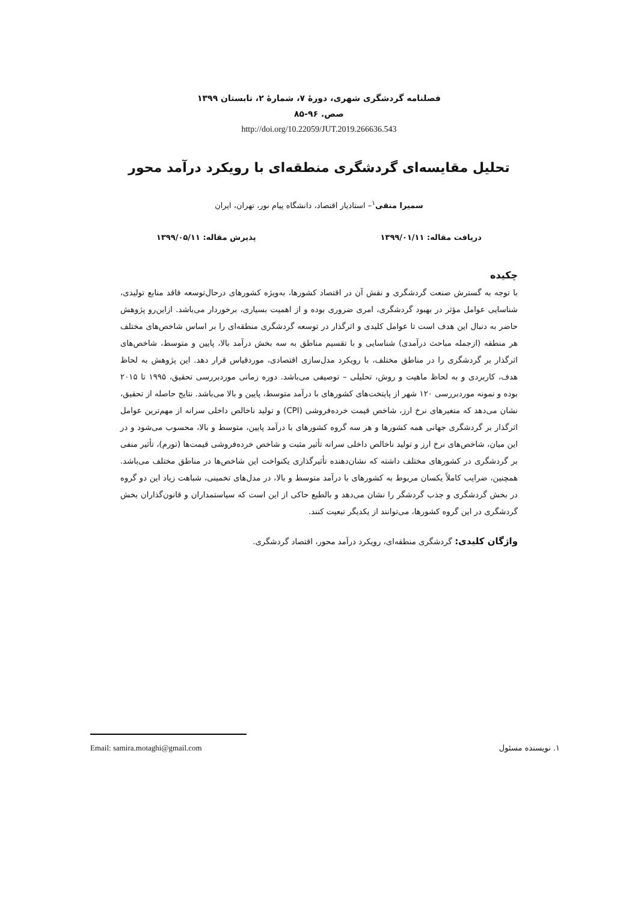فصلنامه گردشگری شهری، دورهٔ ۷، شمارهٔ ۲، تابستان ۱۳۹۹
صص. ۹۶-۸۵
http://doi.org/10.22059/JUT.2019.266636.543
تحلیل مقایسه‌ای گردشگری منطقه‌ای با رویکرد درآمد محور
سمیرا متقی<sup>۱</sup>– استادیار اقتصاد، دانشگاه پیام نور، تهران، ایران
دریافت مقاله: ۱۳۹۹/۰۱/۱۱ پذیرش مقاله: ۱۳۹۹/۰۵/۱۱
چکیده
با توجه به گسترش صنعت گردشگری و نقش آن در اقتصاد کشورها، به‌ویژه کشورهای درحال‌توسعه فاقد منابع تولیدی، شناسایی عوامل مؤثر در بهبود گردشگری، امری ضروری بوده و از اهمیت بسیاری، برخوردار می‌باشد. ازاین‌رو پژوهش حاضر به دنبال این هدف است تا عوامل کلیدی و اثرگذار در توسعه گردشگری منطقه‌ای را بر اساس شاخص‌های مختلف هر منطقه (ازجمله مباحث درآمدی) شناسایی و با تقسیم مناطق به سه بخش درآمد بالا، پایین و متوسط، شاخص‌های اثرگذار بر گردشگری را در مناطق مختلف، با رویکرد مدل‌سازی اقتصادی، موردقیاس قرار دهد. این پژوهش به لحاظ هدف، کاربردی و به لحاظ ماهیت و روش، تحلیلی – توصیفی می‌باشد. دوره زمانی موردبررسی تحقیق، ۱۹۹۵ تا ۲۰۱۵ بوده و نمونه موردبررسی ۱۲۰ شهر از پایتخت‌های کشورهای با درآمد متوسط، پایین و بالا می‌باشد. نتایج حاصله از تحقیق، نشان می‌دهد که متغیرهای نرخ ارز، شاخص قیمت خرده‌فروشی (CPI) و تولید ناخالص داخلی سرانه از مهم‌ترین عوامل اثرگذار بر گردشگری جهانی همه کشورها و هر سه گروه کشورهای با درآمد پایین، متوسط و بالا، محسوب می‌شود و در این میان، شاخص‌های نرخ ارز و تولید ناخالص داخلی سرانه تأثیر مثبت و شاخص خرده‌فروشی قیمت‌ها (تورم)، تأثیر منفی بر گردشگری در کشورهای مختلف داشته که نشان‌دهنده تأثیرگذاری یکنواخت این شاخص‌ها در مناطق مختلف می‌باشد. همچنین، ضرایب کاملاً یکسان مربوط به کشورهای با درآمد متوسط و بالا، در مدل‌های تخمینی، شباهت زیاد این دو گروه در بخش گردشگری و جذب گردشگر را نشان می‌دهد و بالطبع حاکی از این است که سیاستمداران و قانون‌گذاران بخش گردشگری در این گروه کشورها، می‌توانند از یکدیگر تبعیت کنند.
واژگان کلیدی: گردشگری منطقه‌ای، رویکرد درآمد محور، اقتصاد گردشگری.
۱. نویسنده مسئول Email: samira.motaghi@gmail.com